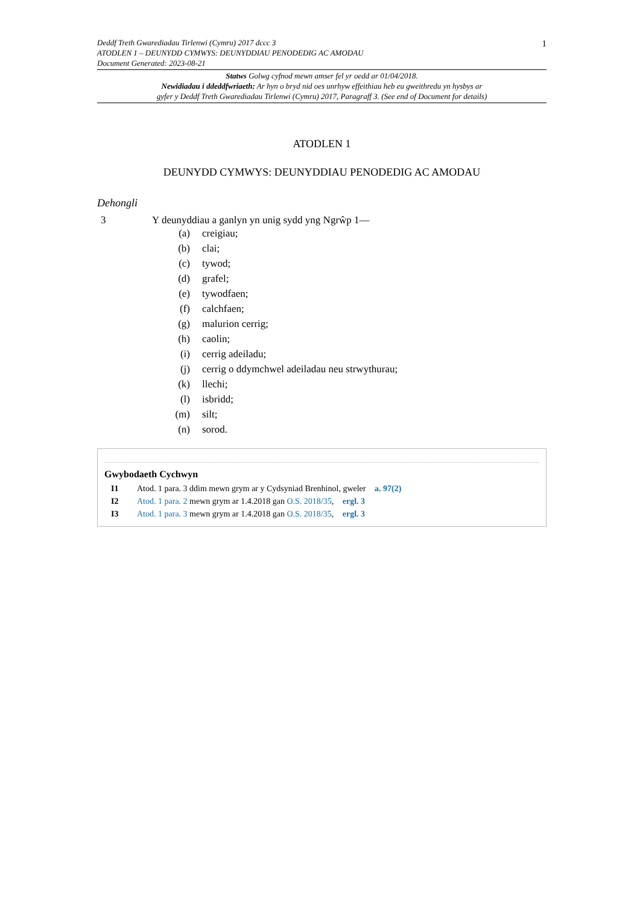1
Deddf Treth Gwarediadau Tirlenwi (Cymru) 2017 dccc 3
ATODLEN 1 – DEUNYDD CYMWYS: DEUNYDDIAU PENODEDIG AC AMODAU
Document Generated: 2023-08-21
Statws Golwg cyfnod mewn amser fel yr oedd ar 01/04/2018.
Newidiadau i ddeddfwriaeth: Ar hyn o bryd nid oes unrhyw effeithiau heb eu gweithredu yn hysbys ar
gyfer y Deddf Treth Gwarediadau Tirlenwi (Cymru) 2017, Paragraff 3. (See end of Document for details)
ATODLEN 1
DEUNYDD CYMWYS: DEUNYDDIAU PENODEDIG AC AMODAU
Dehongli
3 Y deunyddiau a ganlyn yn unig sydd yng Ngrŵp 1—
(a) creigiau;
(b) clai;
(c) tywod;
(d) grafel;
(e) tywodfaen;
(f) calchfaen;
(g) malurion cerrig;
(h) caolin;
(i) cerrig adeiladu;
(j) cerrig o ddymchwel adeiladau neu strwythurau;
(k) llechi;
(l) isbridd;
(m) silt;
(n) sorod.
Gwybodaeth Cychwyn
I1 Atod. 1 para. 3 ddim mewn grym ar y Cydsyniad Brenhinol, gweler a. 97(2)
I2 Atod. 1 para. 2 mewn grym ar 1.4.2018 gan O.S. 2018/35, ergl. 3
I3 Atod. 1 para. 3 mewn grym ar 1.4.2018 gan O.S. 2018/35, ergl. 3